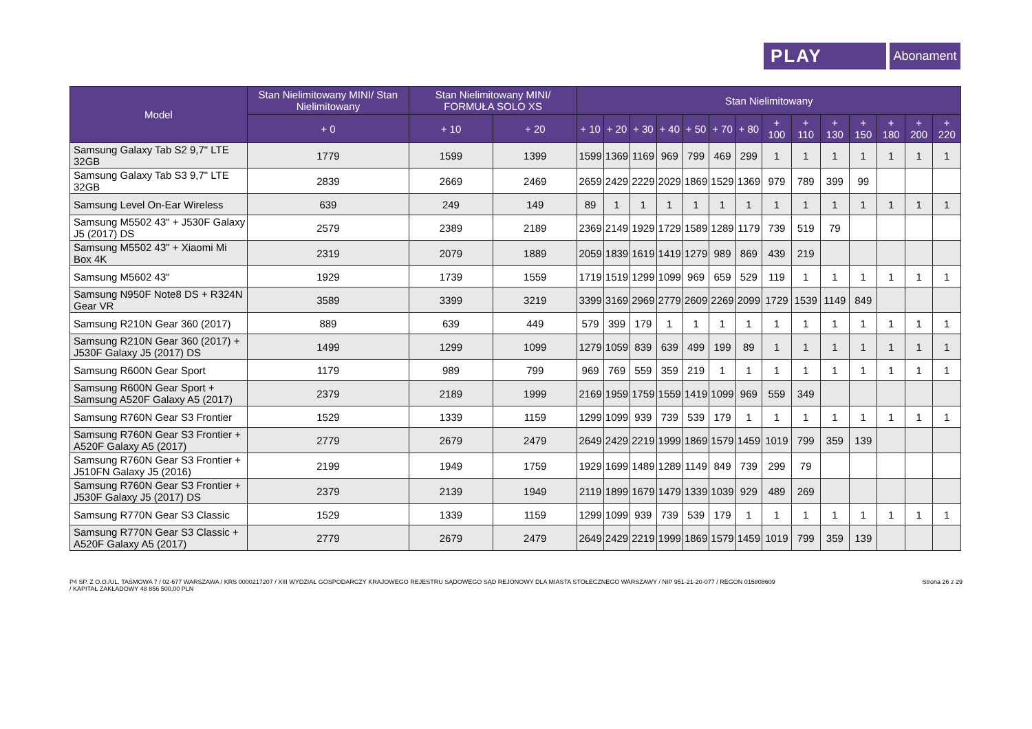PLAY Abonament
| Model | Stan Nielimitowany MINI/ Stan Nielimitowany | Stan Nielimitowany MINI/ FORMUŁA SOLO XS | | Stan Nielimitowany | | | | | | | | | | | | | |
| --- | --- | --- | --- | --- | --- | --- | --- | --- | --- | --- | --- | --- | --- | --- | --- | --- | --- |
| | + 0 | + 10 | + 20 | + 10 | + 20 | + 30 | + 40 | + 50 | + 70 | + 80 | + 100 | + 110 | + 130 | + 150 | + 180 | + 200 | + 220 |
| Samsung Galaxy Tab S2 9,7" LTE 32GB | 1779 | 1599 | 1399 | 1599 | 1369 | 1169 | 969 | 799 | 469 | 299 | 1 | 1 | 1 | 1 | 1 | 1 | 1 |
| Samsung Galaxy Tab S3 9,7" LTE 32GB | 2839 | 2669 | 2469 | 2659 | 2429 | 2229 | 2029 | 1869 | 1529 | 1369 | 979 | 789 | 399 | 99 | | | |
| Samsung Level On-Ear Wireless | 639 | 249 | 149 | 89 | 1 | 1 | 1 | 1 | 1 | 1 | 1 | 1 | 1 | 1 | 1 | 1 | 1 |
| Samsung M5502 43" + J530F Galaxy J5 (2017) DS | 2579 | 2389 | 2189 | 2369 | 2149 | 1929 | 1729 | 1589 | 1289 | 1179 | 739 | 519 | 79 | | | | |
| Samsung M5502 43" + Xiaomi Mi Box 4K | 2319 | 2079 | 1889 | 2059 | 1839 | 1619 | 1419 | 1279 | 989 | 869 | 439 | 219 | | | | | |
| Samsung M5602 43" | 1929 | 1739 | 1559 | 1719 | 1519 | 1299 | 1099 | 969 | 659 | 529 | 119 | 1 | 1 | 1 | 1 | 1 | 1 |
| Samsung N950F Note8 DS + R324N Gear VR | 3589 | 3399 | 3219 | 3399 | 3169 | 2969 | 2779 | 2609 | 2269 | 2099 | 1729 | 1539 | 1149 | 849 | | | |
| Samsung R210N Gear 360 (2017) | 889 | 639 | 449 | 579 | 399 | 179 | 1 | 1 | 1 | 1 | 1 | 1 | 1 | 1 | 1 | 1 | 1 |
| Samsung R210N Gear 360 (2017) + J530F Galaxy J5 (2017) DS | 1499 | 1299 | 1099 | 1279 | 1059 | 839 | 639 | 499 | 199 | 89 | 1 | 1 | 1 | 1 | 1 | 1 | 1 |
| Samsung R600N Gear Sport | 1179 | 989 | 799 | 969 | 769 | 559 | 359 | 219 | 1 | 1 | 1 | 1 | 1 | 1 | 1 | 1 | 1 |
| Samsung R600N Gear Sport + Samsung A520F Galaxy A5 (2017) | 2379 | 2189 | 1999 | 2169 | 1959 | 1759 | 1559 | 1419 | 1099 | 969 | 559 | 349 | | | | | |
| Samsung R760N Gear S3 Frontier | 1529 | 1339 | 1159 | 1299 | 1099 | 939 | 739 | 539 | 179 | 1 | 1 | 1 | 1 | 1 | 1 | 1 | 1 |
| Samsung R760N Gear S3 Frontier + A520F Galaxy A5 (2017) | 2779 | 2679 | 2479 | 2649 | 2429 | 2219 | 1999 | 1869 | 1579 | 1459 | 1019 | 799 | 359 | 139 | | | |
| Samsung R760N Gear S3 Frontier + J510FN Galaxy J5 (2016) | 2199 | 1949 | 1759 | 1929 | 1699 | 1489 | 1289 | 1149 | 849 | 739 | 299 | 79 | | | | | |
| Samsung R760N Gear S3 Frontier + J530F Galaxy J5 (2017) DS | 2379 | 2139 | 1949 | 2119 | 1899 | 1679 | 1479 | 1339 | 1039 | 929 | 489 | 269 | | | | | |
| Samsung R770N Gear S3 Classic | 1529 | 1339 | 1159 | 1299 | 1099 | 939 | 739 | 539 | 179 | 1 | 1 | 1 | 1 | 1 | 1 | 1 | 1 |
| Samsung R770N Gear S3 Classic + A520F Galaxy A5 (2017) | 2779 | 2679 | 2479 | 2649 | 2429 | 2219 | 1999 | 1869 | 1579 | 1459 | 1019 | 799 | 359 | 139 | | | |
P4 SP. Z O.O./UL. TAŚMOWA 7 / 02-677 WARSZAWA / KRS 0000217207 / XIII WYDZIAŁ GOSPODARCZY KRAJOWEGO REJESTRU SĄDOWEGO SĄD REJONOWY DLA MIASTA STOŁECZNEGO WARSZAWY / NIP 951-21-20-077 / REGON 015808609
/ KAPITAŁ ZAKŁADOWY 48 856 500,00 PLN
Strona 26 z 29